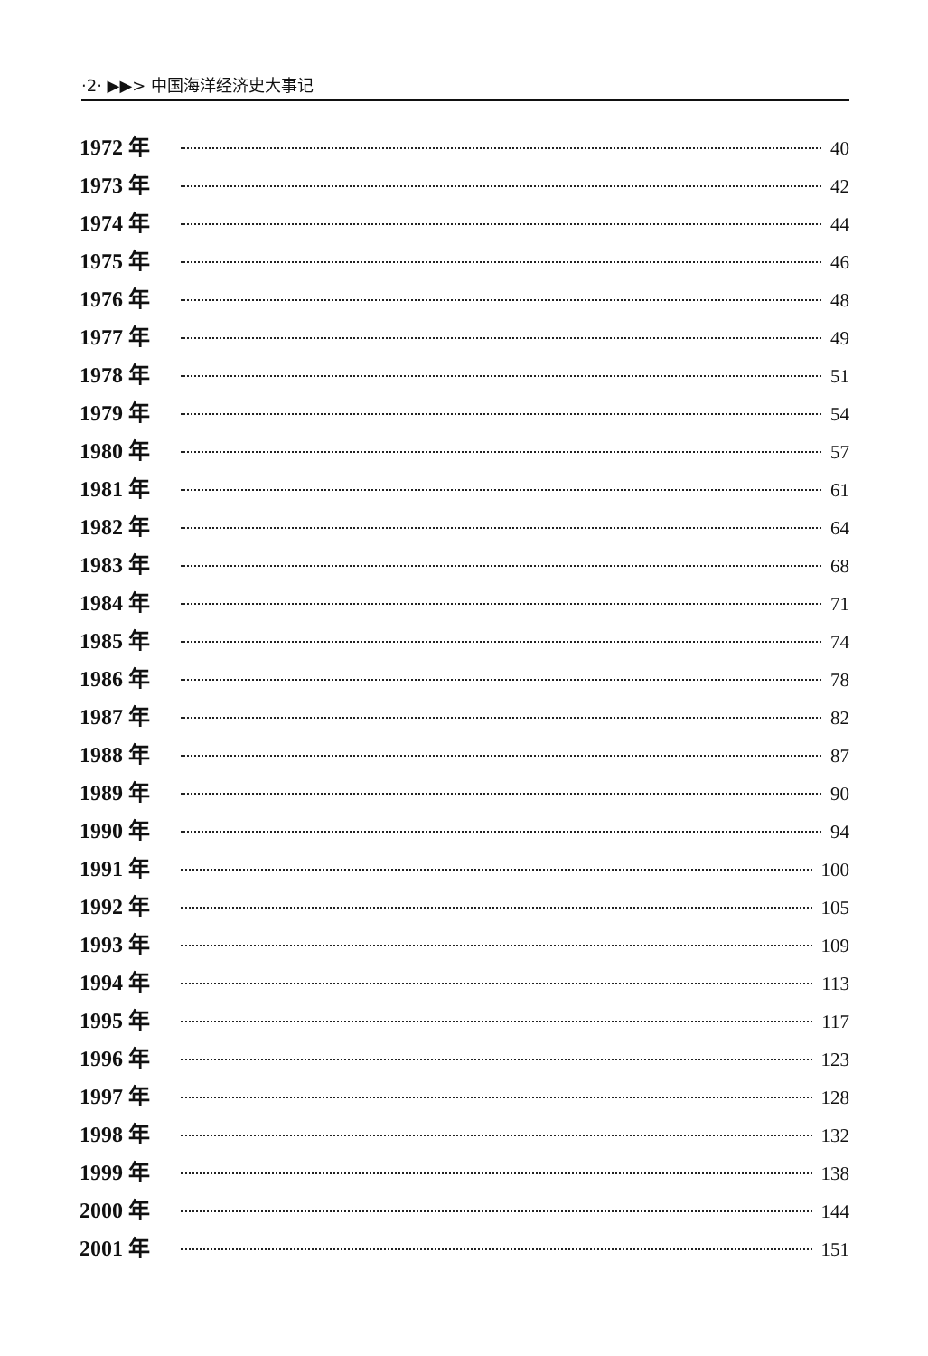·2· ▶▶> 中国海洋经济史大事记
1972 年 40
1973 年 42
1974 年 44
1975 年 46
1976 年 48
1977 年 49
1978 年 51
1979 年 54
1980 年 57
1981 年 61
1982 年 64
1983 年 68
1984 年 71
1985 年 74
1986 年 78
1987 年 82
1988 年 87
1989 年 90
1990 年 94
1991 年 100
1992 年 105
1993 年 109
1994 年 113
1995 年 117
1996 年 123
1997 年 128
1998 年 132
1999 年 138
2000 年 144
2001 年 151